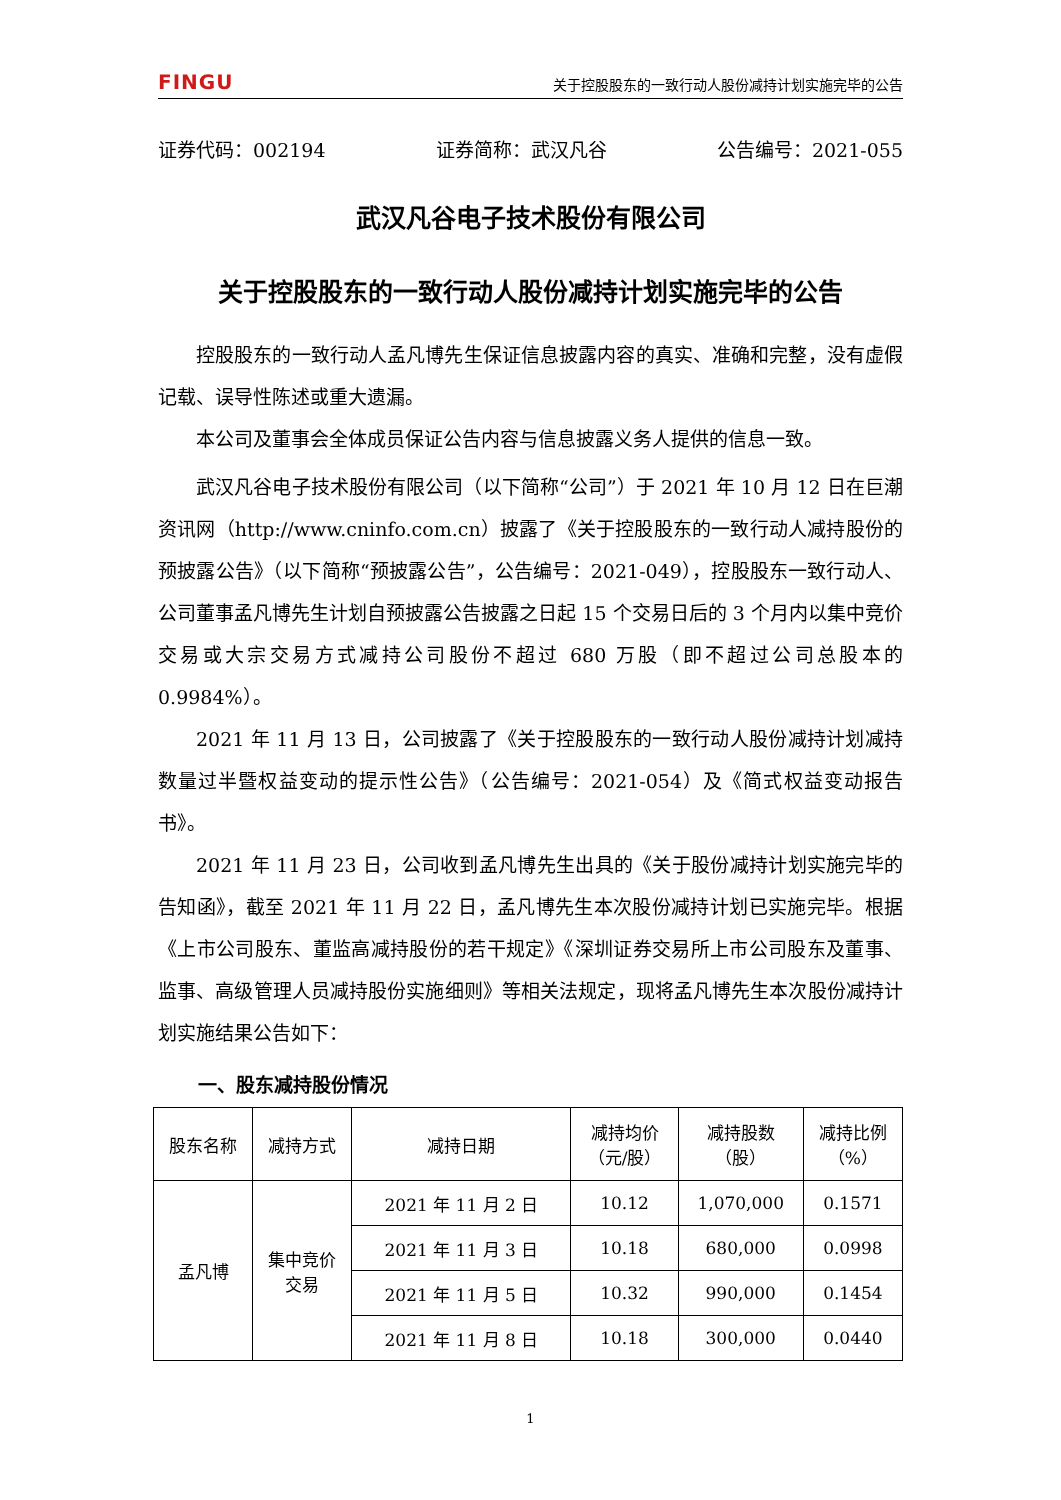FINGU 关于控股股东的一致行动人股份减持计划实施完毕的公告
证券代码：002194 证券简称：武汉凡谷 公告编号：2021-055
武汉凡谷电子技术股份有限公司
关于控股股东的一致行动人股份减持计划实施完毕的公告
控股股东的一致行动人孟凡博先生保证信息披露内容的真实、准确和完整，没有虚假记载、误导性陈述或重大遗漏。
本公司及董事会全体成员保证公告内容与信息披露义务人提供的信息一致。
武汉凡谷电子技术股份有限公司（以下简称“公司”）于 2021 年 10 月 12 日在巨潮资讯网（http://www.cninfo.com.cn）披露了《关于控股股东的一致行动人减持股份的预披露公告》（以下简称“预披露公告”，公告编号：2021-049），控股股东一致行动人、公司董事孟凡博先生计划自预披露公告披露之日起 15 个交易日后的 3 个月内以集中竞价交易或大宗交易方式减持公司股份不超过 680 万股（即不超过公司总股本的 0.9984%）。
2021 年 11 月 13 日，公司披露了《关于控股股东的一致行动人股份减持计划减持数量过半暨权益变动的提示性公告》（公告编号：2021-054）及《简式权益变动报告书》。
2021 年 11 月 23 日，公司收到孟凡博先生出具的《关于股份减持计划实施完毕的告知函》，截至 2021 年 11 月 22 日，孟凡博先生本次股份减持计划已实施完毕。根据《上市公司股东、董监高减持股份的若干规定》《深圳证券交易所上市公司股东及董事、监事、高级管理人员减持股份实施细则》等相关法规定，现将孟凡博先生本次股份减持计划实施结果公告如下：
一、股东减持股份情况
| 股东名称 | 减持方式 | 减持日期 | 减持均价 （元/股） | 减持股数 （股） | 减持比例 （%） |
| --- | --- | --- | --- | --- | --- |
| 孟凡博 | 集中竞价 交易 | 2021 年 11 月 2 日 | 10.12 | 1,070,000 | 0.1571 |
| | | 2021 年 11 月 3 日 | 10.18 | 680,000 | 0.0998 |
| | | 2021 年 11 月 5 日 | 10.32 | 990,000 | 0.1454 |
| | | 2021 年 11 月 8 日 | 10.18 | 300,000 | 0.0440 |
1